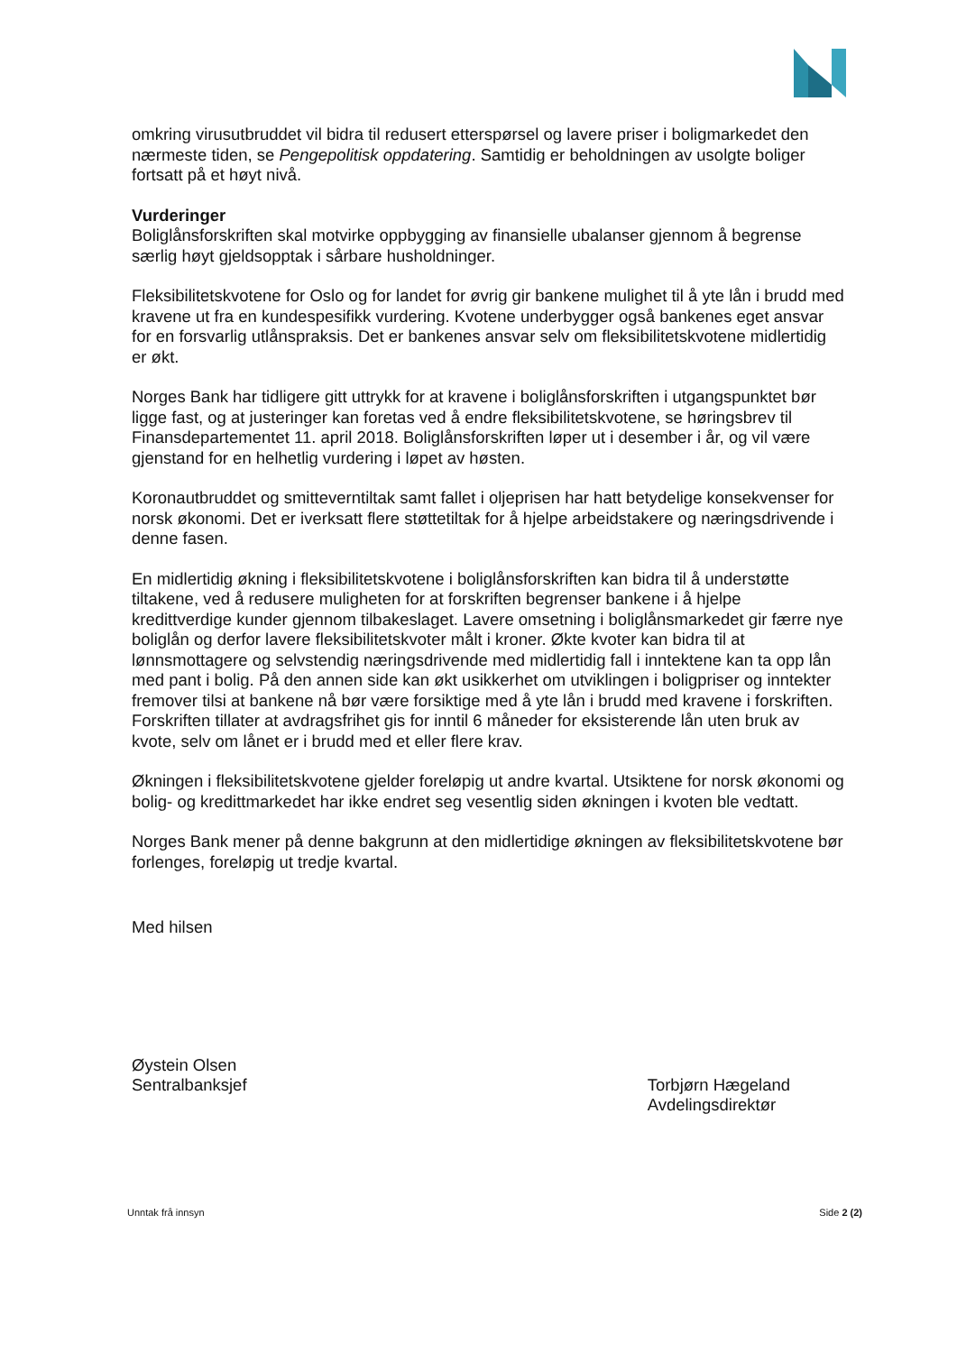omkring virusutbruddet vil bidra til redusert etterspørsel og lavere priser i boligmarkedet den nærmeste tiden, se Pengepolitisk oppdatering. Samtidig er beholdningen av usolgte boliger fortsatt på et høyt nivå.
Vurderinger
Boliglånsforskriften skal motvirke oppbygging av finansielle ubalanser gjennom å begrense særlig høyt gjeldsopptak i sårbare husholdninger.
Fleksibilitetskvotene for Oslo og for landet for øvrig gir bankene mulighet til å yte lån i brudd med kravene ut fra en kundespesifikk vurdering. Kvotene underbygger også bankenes eget ansvar for en forsvarlig utlånspraksis. Det er bankenes ansvar selv om fleksibilitetskvotene midlertidig er økt.
Norges Bank har tidligere gitt uttrykk for at kravene i boliglånsforskriften i utgangspunktet bør ligge fast, og at justeringer kan foretas ved å endre fleksibilitetskvotene, se høringsbrev til Finansdepartementet 11. april 2018. Boliglånsforskriften løper ut i desember i år, og vil være gjenstand for en helhetlig vurdering i løpet av høsten.
Koronautbruddet og smitteverntiltak samt fallet i oljeprisen har hatt betydelige konsekvenser for norsk økonomi. Det er iverksatt flere støttetiltak for å hjelpe arbeidstakere og næringsdrivende i denne fasen.
En midlertidig økning i fleksibilitetskvotene i boliglånsforskriften kan bidra til å understøtte tiltakene, ved å redusere muligheten for at forskriften begrenser bankene i å hjelpe kredittverdige kunder gjennom tilbakeslaget. Lavere omsetning i boliglånsmarkedet gir færre nye boliglån og derfor lavere fleksibilitetskvoter målt i kroner. Økte kvoter kan bidra til at lønnsmottagere og selvstendig næringsdrivende med midlertidig fall i inntektene kan ta opp lån med pant i bolig. På den annen side kan økt usikkerhet om utviklingen i boligpriser og inntekter fremover tilsi at bankene nå bør være forsiktige med å yte lån i brudd med kravene i forskriften. Forskriften tillater at avdragsfrihet gis for inntil 6 måneder for eksisterende lån uten bruk av kvote, selv om lånet er i brudd med et eller flere krav.
Økningen i fleksibilitetskvotene gjelder foreløpig ut andre kvartal. Utsiktene for norsk økonomi og bolig- og kredittmarkedet har ikke endret seg vesentlig siden økningen i kvoten ble vedtatt.
Norges Bank mener på denne bakgrunn at den midlertidige økningen av fleksibilitetskvotene bør forlenges, foreløpig ut tredje kvartal.
Med hilsen
Øystein Olsen
Sentralbanksjef
Torbjørn Hægeland
Avdelingsdirektør
Unntak frå innsyn Side 2 (2)